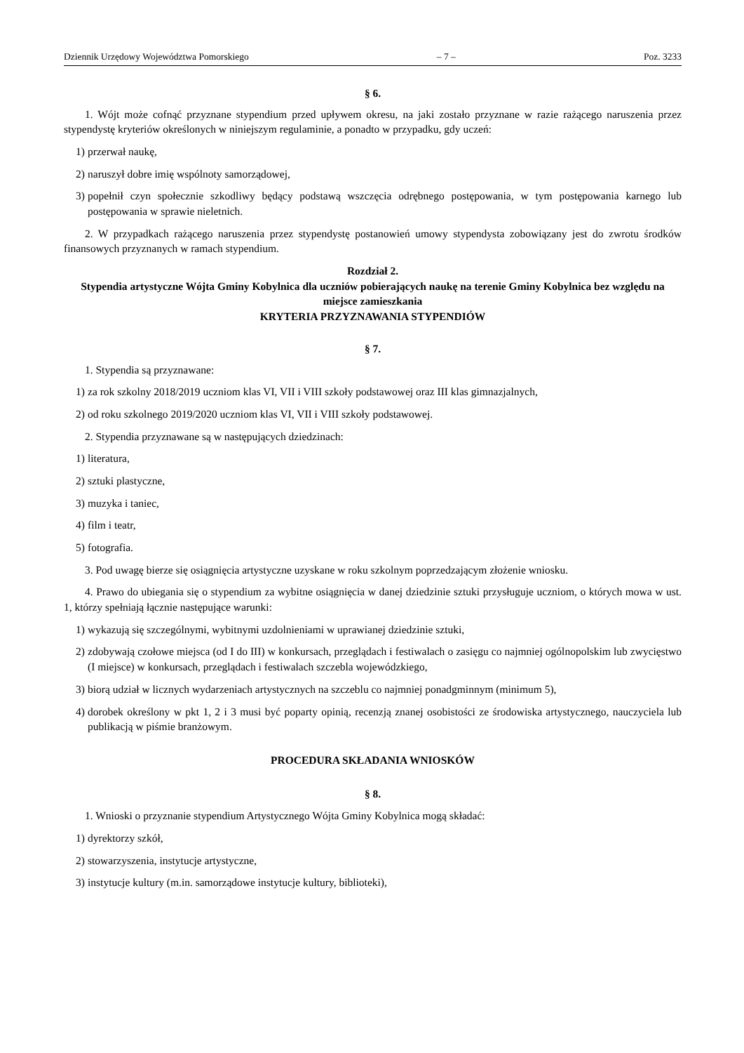Dziennik Urzędowy Województwa Pomorskiego – 7 – Poz. 3233
§ 6.
1. Wójt może cofnąć przyznane stypendium przed upływem okresu, na jaki zostało przyznane w razie rażącego naruszenia przez stypendystę kryteriów określonych w niniejszym regulaminie, a ponadto w przypadku, gdy uczeń:
1) przerwał naukę,
2) naruszył dobre imię wspólnoty samorządowej,
3) popełnił czyn społecznie szkodliwy będący podstawą wszczęcia odrębnego postępowania, w tym postępowania karnego lub postępowania w sprawie nieletnich.
2. W przypadkach rażącego naruszenia przez stypendystę postanowień umowy stypendysta zobowiązany jest do zwrotu środków finansowych przyznanych w ramach stypendium.
Rozdział 2.
Stypendia artystyczne Wójta Gminy Kobylnica dla uczniów pobierających naukę na terenie Gminy Kobylnica bez względu na miejsce zamieszkania
KRYTERIA PRZYZNAWANIA STYPENDIÓW
§ 7.
1. Stypendia są przyznawane:
1) za rok szkolny 2018/2019 uczniom klas VI, VII i VIII szkoły podstawowej oraz III klas gimnazjalnych,
2) od roku szkolnego 2019/2020 uczniom klas VI, VII i VIII szkoły podstawowej.
2. Stypendia przyznawane są w następujących dziedzinach:
1) literatura,
2) sztuki plastyczne,
3) muzyka i taniec,
4) film i teatr,
5) fotografia.
3. Pod uwagę bierze się osiągnięcia artystyczne uzyskane w roku szkolnym poprzedzającym złożenie wniosku.
4. Prawo do ubiegania się o stypendium za wybitne osiągnięcia w danej dziedzinie sztuki przysługuje uczniom, o których mowa w ust. 1, którzy spełniają łącznie następujące warunki:
1) wykazują się szczególnymi, wybitnymi uzdolnieniami w uprawianej dziedzinie sztuki,
2) zdobywają czołowe miejsca (od I do III) w konkursach, przeglądach i festiwalach o zasięgu co najmniej ogólnopolskim lub zwycięstwo (I miejsce) w konkursach, przeglądach i festiwalach szczebla wojewódzkiego,
3) biorą udział w licznych wydarzeniach artystycznych na szczeblu co najmniej ponadgminnym (minimum 5),
4) dorobek określony w pkt 1, 2 i 3 musi być poparty opinią, recenzją znanej osobistości ze środowiska artystycznego, nauczyciela lub publikacją w piśmie branżowym.
PROCEDURA SKŁADANIA WNIOSKÓW
§ 8.
1. Wnioski o przyznanie stypendium Artystycznego Wójta Gminy Kobylnica mogą składać:
1) dyrektorzy szkół,
2) stowarzyszenia, instytucje artystyczne,
3) instytucje kultury (m.in. samorządowe instytucje kultury, biblioteki),